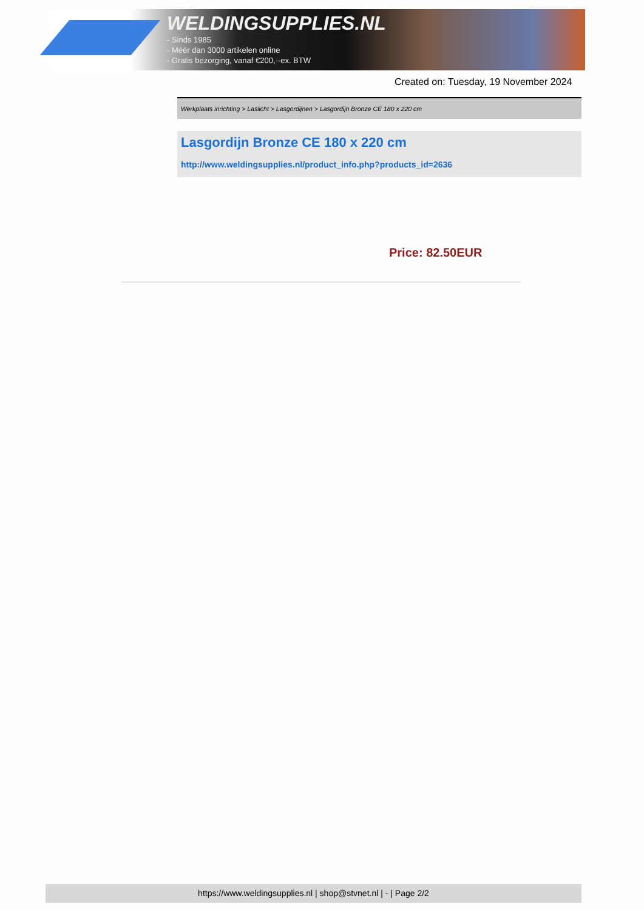WELDINGSUPPLIES.NL
- Sinds 1985
- Méér dan 3000 artikelen online
- Gratis bezorging, vanaf €200,--ex. BTW
Created on: Tuesday, 19 November 2024
Werkplaats inrichting > Laslicht > Lasgordijnen > Lasgordijn Bronze CE 180 x 220 cm
Lasgordijn Bronze CE 180 x 220 cm
http://www.weldingsupplies.nl/product_info.php?products_id=2636
Price: 82.50EUR
https://www.weldingsupplies.nl | shop@stvnet.nl | - | Page 2/2